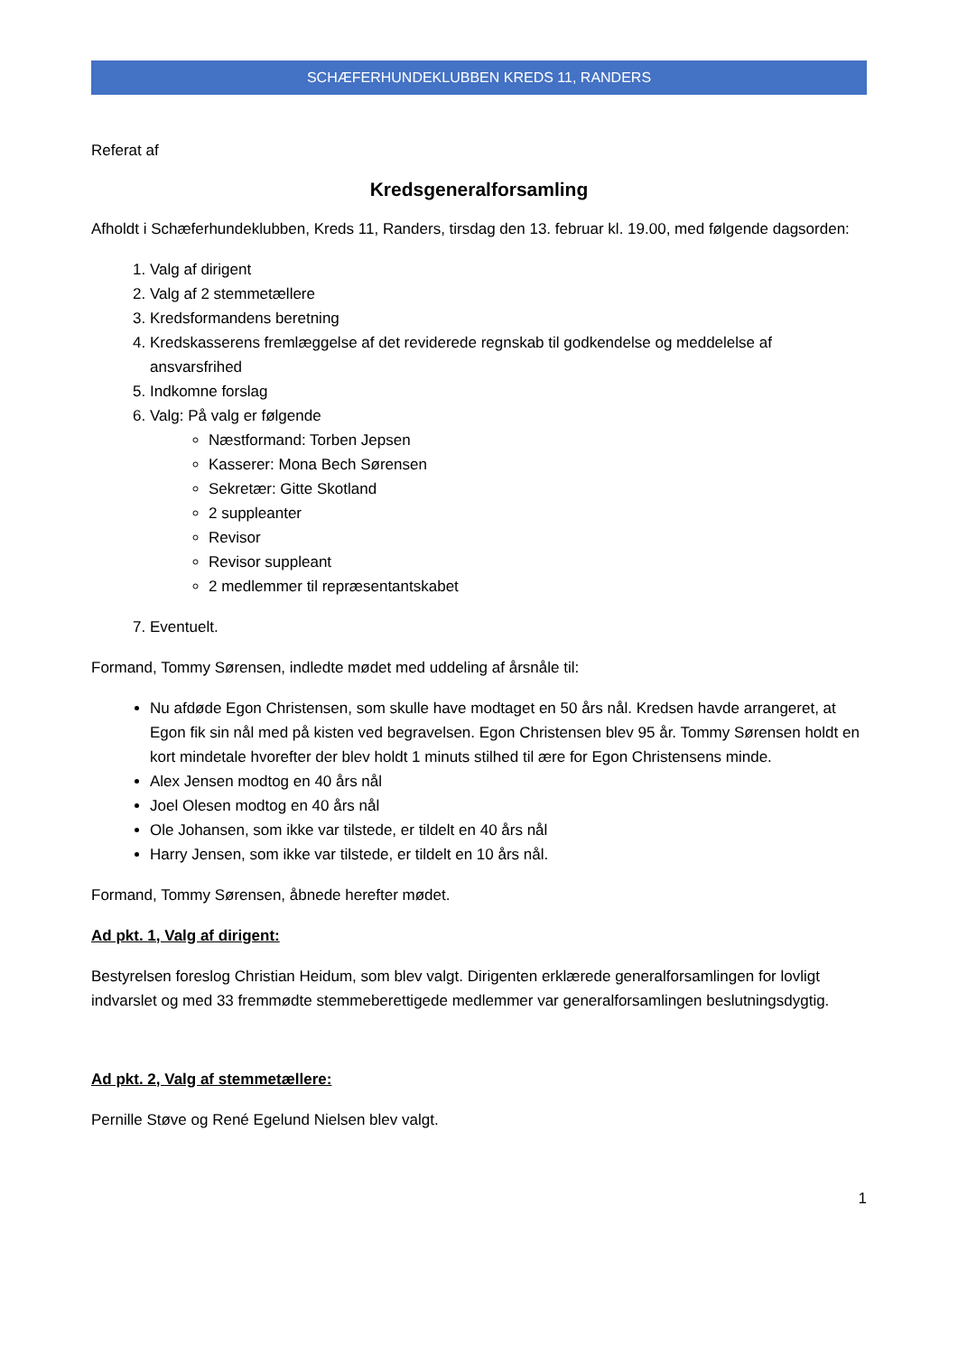SCHÆFERHUNDEKLUBBEN KREDS 11, RANDERS
Referat af
Kredsgeneralforsamling
Afholdt i Schæferhundeklubben, Kreds 11, Randers, tirsdag den 13. februar kl. 19.00, med følgende dagsorden:
1. Valg af dirigent
2. Valg af 2 stemmetællere
3. Kredsformandens beretning
4. Kredskasserens fremlæggelse af det reviderede regnskab til godkendelse og meddelelse af ansvarsfrihed
5. Indkomne forslag
6. Valg: På valg er følgende
Næstformand: Torben Jepsen
Kasserer: Mona Bech Sørensen
Sekretær: Gitte Skotland
2 suppleanter
Revisor
Revisor suppleant
2 medlemmer til repræsentantskabet
7. Eventuelt.
Formand, Tommy Sørensen, indledte mødet med uddeling af årsnåle til:
Nu afdøde Egon Christensen, som skulle have modtaget en 50 års nål. Kredsen havde arrangeret, at Egon fik sin nål med på kisten ved begravelsen. Egon Christensen blev 95 år. Tommy Sørensen holdt en kort mindetale hvorefter der blev holdt 1 minuts stilhed til ære for Egon Christensens minde.
Alex Jensen modtog en 40 års nål
Joel Olesen modtog en 40 års nål
Ole Johansen, som ikke var tilstede, er tildelt en 40 års nål
Harry Jensen, som ikke var tilstede, er tildelt en 10 års nål.
Formand, Tommy Sørensen, åbnede herefter mødet.
Ad pkt. 1, Valg af dirigent:
Bestyrelsen foreslog Christian Heidum, som blev valgt. Dirigenten erklærede generalforsamlingen for lovligt indvarslet og med 33 fremmødte stemmeberettigede medlemmer var generalforsamlingen beslutningsdygtig.
Ad pkt. 2, Valg af stemmetællere:
Pernille Støve og René Egelund Nielsen blev valgt.
1